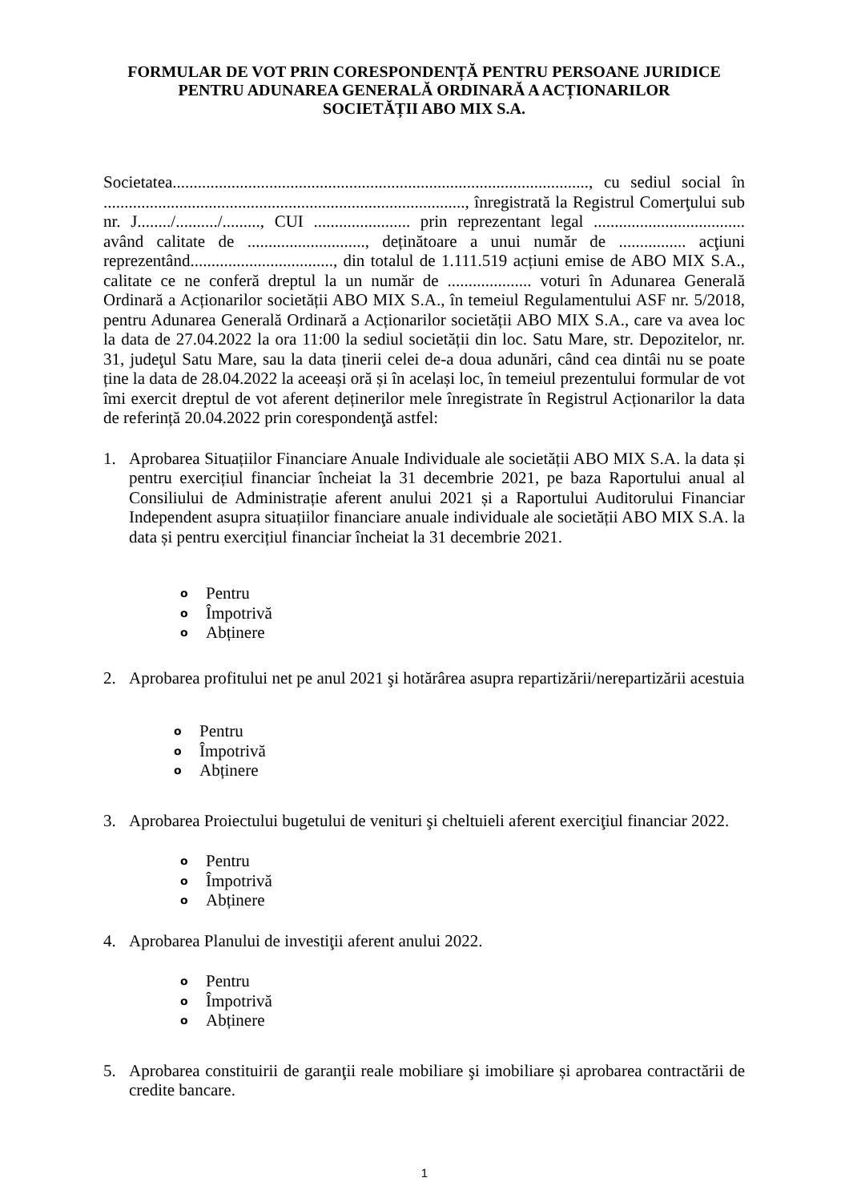FORMULAR DE VOT PRIN CORESPONDENȚĂ PENTRU PERSOANE JURIDICE
PENTRU ADUNAREA GENERALĂ ORDINARĂ A ACȚIONARILOR
SOCIETĂȚII ABO MIX S.A.
Societatea..................................................................................................., cu sediul social în ......................................................................................, înregistrată la Registrul Comerţului sub nr. J......../........../........., CUI ....................... prin reprezentant legal .................................... având calitate de ............................, deținătoare a unui număr de ................ acţiuni reprezentând.................................., din totalul de 1.111.519 acțiuni emise de ABO MIX S.A., calitate ce ne conferă dreptul la un număr de .................... voturi în Adunarea Generală Ordinară a Acționarilor societății ABO MIX S.A., în temeiul Regulamentului ASF nr. 5/2018, pentru Adunarea Generală Ordinară a Acționarilor societății ABO MIX S.A., care va avea loc la data de 27.04.2022 la ora 11:00 la sediul societății din loc. Satu Mare, str. Depozitelor, nr. 31, judeţul Satu Mare, sau la data ținerii celei de-a doua adunări, când cea dintâi nu se poate ține la data de 28.04.2022 la aceeași oră și în același loc, în temeiul prezentului formular de vot îmi exercit dreptul de vot aferent deținerilor mele înregistrate în Registrul Acționarilor la data de referință 20.04.2022 prin corespondenţă astfel:
1. Aprobarea Situațiilor Financiare Anuale Individuale ale societății ABO MIX S.A. la data și pentru exercițiul financiar încheiat la 31 decembrie 2021, pe baza Raportului anual al Consiliului de Administrație aferent anului 2021 și a Raportului Auditorului Financiar Independent asupra situațiilor financiare anuale individuale ale societății ABO MIX S.A. la data și pentru exercițiul financiar încheiat la 31 decembrie 2021.
o Pentru
o Împotrivă
o Abținere
2. Aprobarea profitului net pe anul 2021 şi hotărârea asupra repartizării/nerepartizării acestuia
o Pentru
o Împotrivă
o Abținere
3. Aprobarea Proiectului bugetului de venituri şi cheltuieli aferent exerciţiul financiar 2022.
o Pentru
o Împotrivă
o Abținere
4. Aprobarea Planului de investiţii aferent anului 2022.
o Pentru
o Împotrivă
o Abținere
5. Aprobarea constituirii de garanţii reale mobiliare şi imobiliare și aprobarea contractării de credite bancare.
1